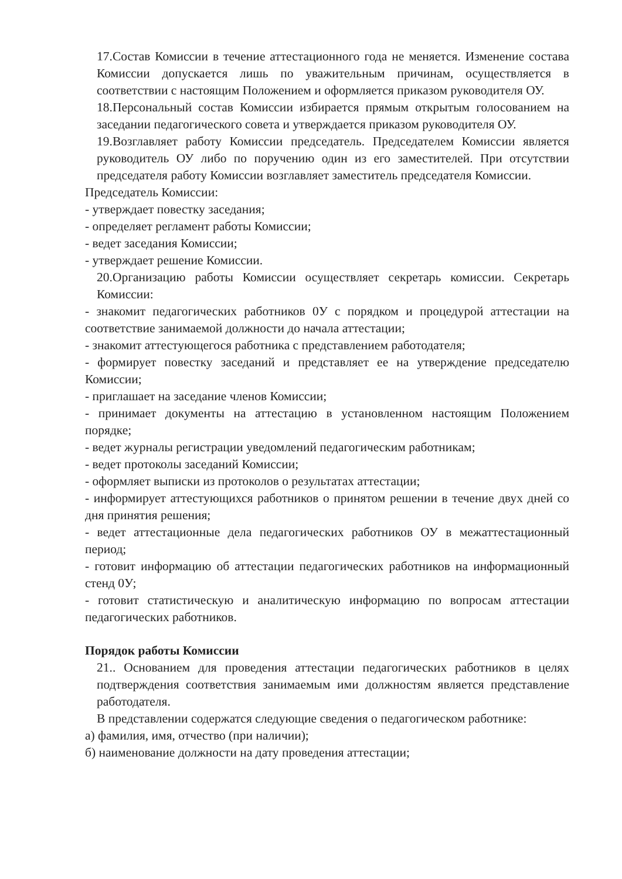17.Состав Комиссии в течение аттестационного года не меняется. Изменение состава Комиссии допускается лишь по уважительным причинам, осуществляется в соответствии с настоящим Положением и оформляется приказом руководителя ОУ.
18.Персональный состав Комиссии избирается прямым открытым голосованием на заседании педагогического совета и утверждается приказом руководителя ОУ.
19.Возглавляет работу Комиссии председатель. Председателем Комиссии является руководитель ОУ либо по поручению один из его заместителей. При отсутствии председателя работу Комиссии возглавляет заместитель председателя Комиссии.
Председатель Комиссии:
- утверждает повестку заседания;
- определяет регламент работы Комиссии;
- ведет заседания Комиссии;
- утверждает решение Комиссии.
20.Организацию работы Комиссии осуществляет секретарь комиссии. Секретарь Комиссии:
- знакомит педагогических работников 0У с порядком и процедурой аттестации на соответствие занимаемой должности до начала аттестации;
- знакомит аттестующегося работника с представлением работодателя;
- формирует повестку заседаний и представляет ее на утверждение председателю Комиссии;
- приглашает на заседание членов Комиссии;
- принимает документы на аттестацию в установленном настоящим Положением порядке;
- ведет журналы регистрации уведомлений педагогическим работникам;
- ведет протоколы заседаний Комиссии;
- оформляет выписки из протоколов о результатах аттестации;
- информирует аттестующихся работников о принятом решении в течение двух дней со дня принятия решения;
- ведет аттестационные дела педагогических работников ОУ в межаттестационный период;
- готовит информацию об аттестации педагогических работников на информационный стенд 0У;
- готовит статистическую и аналитическую информацию по вопросам аттестации педагогических работников.
Порядок работы Комиссии
21.. Основанием для проведения аттестации педагогических работников в целях подтверждения соответствия занимаемым ими должностям является представление работодателя.
В представлении содержатся следующие сведения о педагогическом работнике:
а) фамилия, имя, отчество (при наличии);
б) наименование должности на дату проведения аттестации;